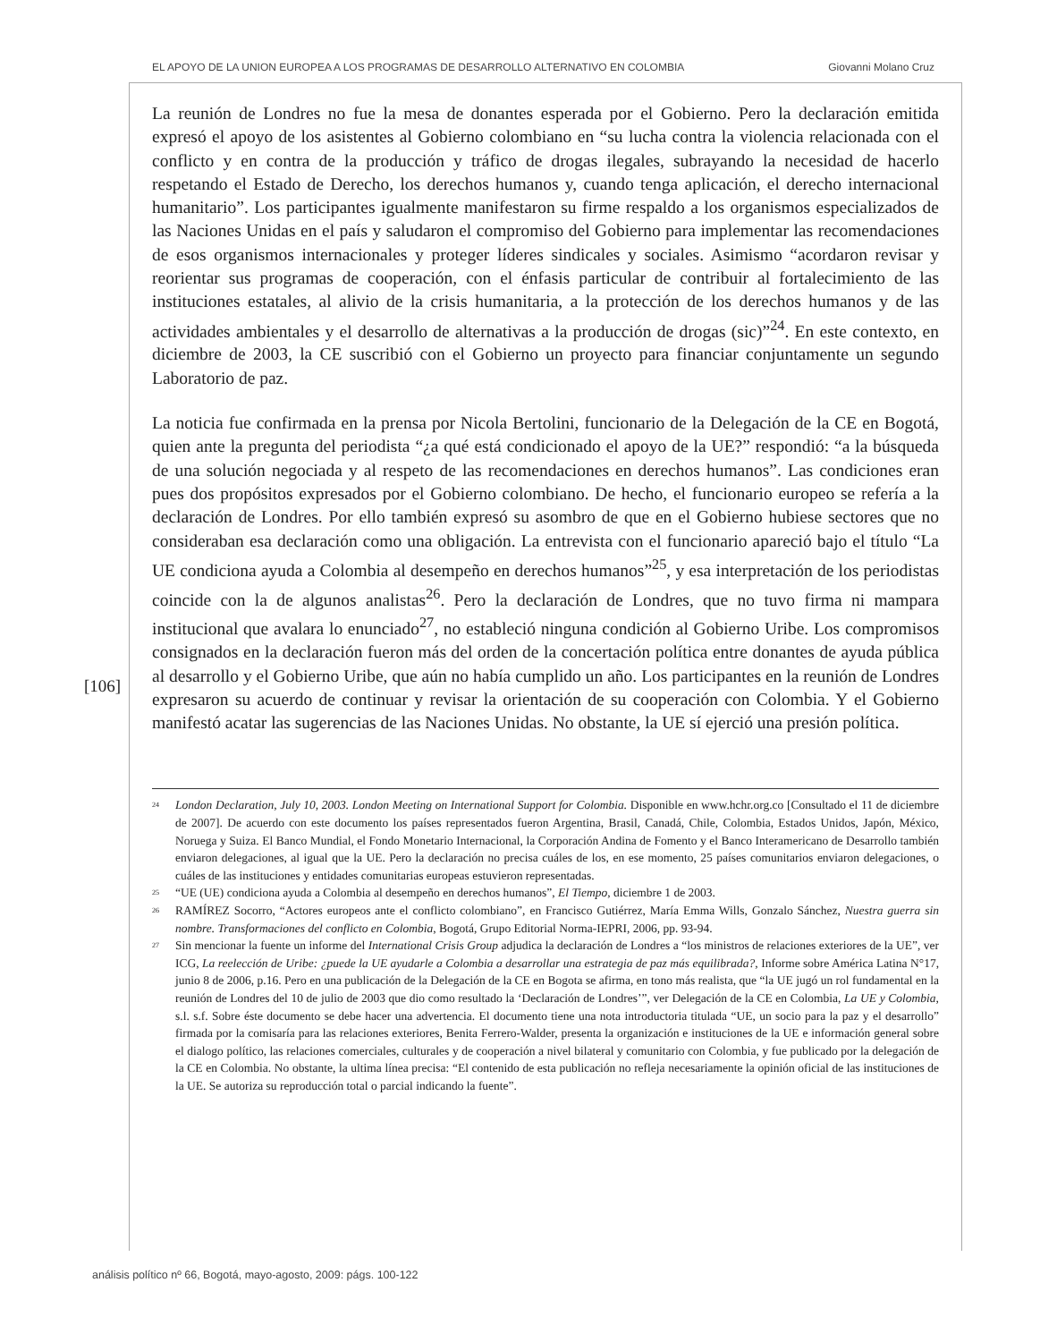EL APOYO DE LA UNION EUROPEA A LOS PROGRAMAS DE DESARROLLO ALTERNATIVO EN COLOMBIA Giovanni Molano Cruz
[106]
La reunión de Londres no fue la mesa de donantes esperada por el Gobierno. Pero la declaración emitida expresó el apoyo de los asistentes al Gobierno colombiano en “su lucha contra la violencia relacionada con el conflicto y en contra de la producción y tráfico de drogas ilegales, subrayando la necesidad de hacerlo respetando el Estado de Derecho, los derechos humanos y, cuando tenga aplicación, el derecho internacional humanitario”. Los participantes igualmente manifestaron su firme respaldo a los organismos especializados de las Naciones Unidas en el país y saludaron el compromiso del Gobierno para implementar las recomendaciones de esos organismos internacionales y proteger líderes sindicales y sociales. Asimismo “acordaron revisar y reorientar sus programas de cooperación, con el énfasis particular de contribuir al fortalecimiento de las instituciones estatales, al alivio de la crisis humanitaria, a la protección de los derechos humanos y de las actividades ambientales y el desarrollo de alternativas a la producción de drogas (sic)”<sup>24</sup>. En este contexto, en diciembre de 2003, la CE suscribió con el Gobierno un proyecto para financiar conjuntamente un segundo Laboratorio de paz.
La noticia fue confirmada en la prensa por Nicola Bertolini, funcionario de la Delegación de la CE en Bogotá, quien ante la pregunta del periodista “¿a qué está condicionado el apoyo de la UE?” respondió: “a la búsqueda de una solución negociada y al respeto de las recomendaciones en derechos humanos”. Las condiciones eran pues dos propósitos expresados por el Gobierno colombiano. De hecho, el funcionario europeo se refería a la declaración de Londres. Por ello también expresó su asombro de que en el Gobierno hubiese sectores que no consideraban esa declaración como una obligación. La entrevista con el funcionario apareció bajo el título “La UE condiciona ayuda a Colombia al desempeño en derechos humanos”<sup>25</sup>, y esa interpretación de los periodistas coincide con la de algunos analistas<sup>26</sup>. Pero la declaración de Londres, que no tuvo firma ni mampara institucional que avalara lo enunciado<sup>27</sup>, no estableció ninguna condición al Gobierno Uribe. Los compromisos consignados en la declaración fueron más del orden de la concertación política entre donantes de ayuda pública al desarrollo y el Gobierno Uribe, que aún no había cumplido un año. Los participantes en la reunión de Londres expresaron su acuerdo de continuar y revisar la orientación de su cooperación con Colombia. Y el Gobierno manifestó acatar las sugerencias de las Naciones Unidas. No obstante, la UE sí ejerció una presión política.
<sup>24</sup> London Declaration, July 10, 2003. London Meeting on International Support for Colombia. Disponible en www.hchr.org.co [Consultado el 11 de diciembre de 2007]. De acuerdo con este documento los países representados fueron Argentina, Brasil, Canadá, Chile, Colombia, Estados Unidos, Japón, México, Noruega y Suiza. El Banco Mundial, el Fondo Monetario Internacional, la Corporación Andina de Fomento y el Banco Interamericano de Desarrollo también enviaron delegaciones, al igual que la UE. Pero la declaración no precisa cuáles de los, en ese momento, 25 países comunitarios enviaron delegaciones, o cuáles de las instituciones y entidades comunitarias europeas estuvieron representadas.
<sup>25</sup> “UE (UE) condiciona ayuda a Colombia al desempeño en derechos humanos”, El Tiempo, diciembre 1 de 2003.
<sup>26</sup> RAMÍREZ Socorro, “Actores europeos ante el conflicto colombiano”, en Francisco Gutiérrez, María Emma Wills, Gonzalo Sánchez, Nuestra guerra sin nombre. Transformaciones del conflicto en Colombia, Bogotá, Grupo Editorial Norma-IEPRI, 2006, pp. 93-94.
<sup>27</sup> Sin mencionar la fuente un informe del International Crisis Group adjudica la declaración de Londres a “los ministros de relaciones exteriores de la UE”, ver ICG, La reelección de Uribe: ¿puede la UE ayudarle a Colombia a desarrollar una estrategia de paz más equilibrada?, Informe sobre América Latina N°17, junio 8 de 2006, p.16. Pero en una publicación de la Delegación de la CE en Bogota se afirma, en tono más realista, que “la UE jugó un rol fundamental en la reunión de Londres del 10 de julio de 2003 que dio como resultado la ‘Declaración de Londres’”, ver Delegación de la CE en Colombia, La UE y Colombia, s.l. s.f. Sobre éste documento se debe hacer una advertencia. El documento tiene una nota introductoria titulada “UE, un socio para la paz y el desarrollo” firmada por la comisaría para las relaciones exteriores, Benita Ferrero-Walder, presenta la organización e instituciones de la UE e información general sobre el dialogo político, las relaciones comerciales, culturales y de cooperación a nivel bilateral y comunitario con Colombia, y fue publicado por la delegación de la CE en Colombia. No obstante, la ultima línea precisa: “El contenido de esta publicación no refleja necesariamente la opinión oficial de las instituciones de la UE. Se autoriza su reproducción total o parcial indicando la fuente”.
análisis político nº 66, Bogotá, mayo-agosto, 2009: págs. 100-122